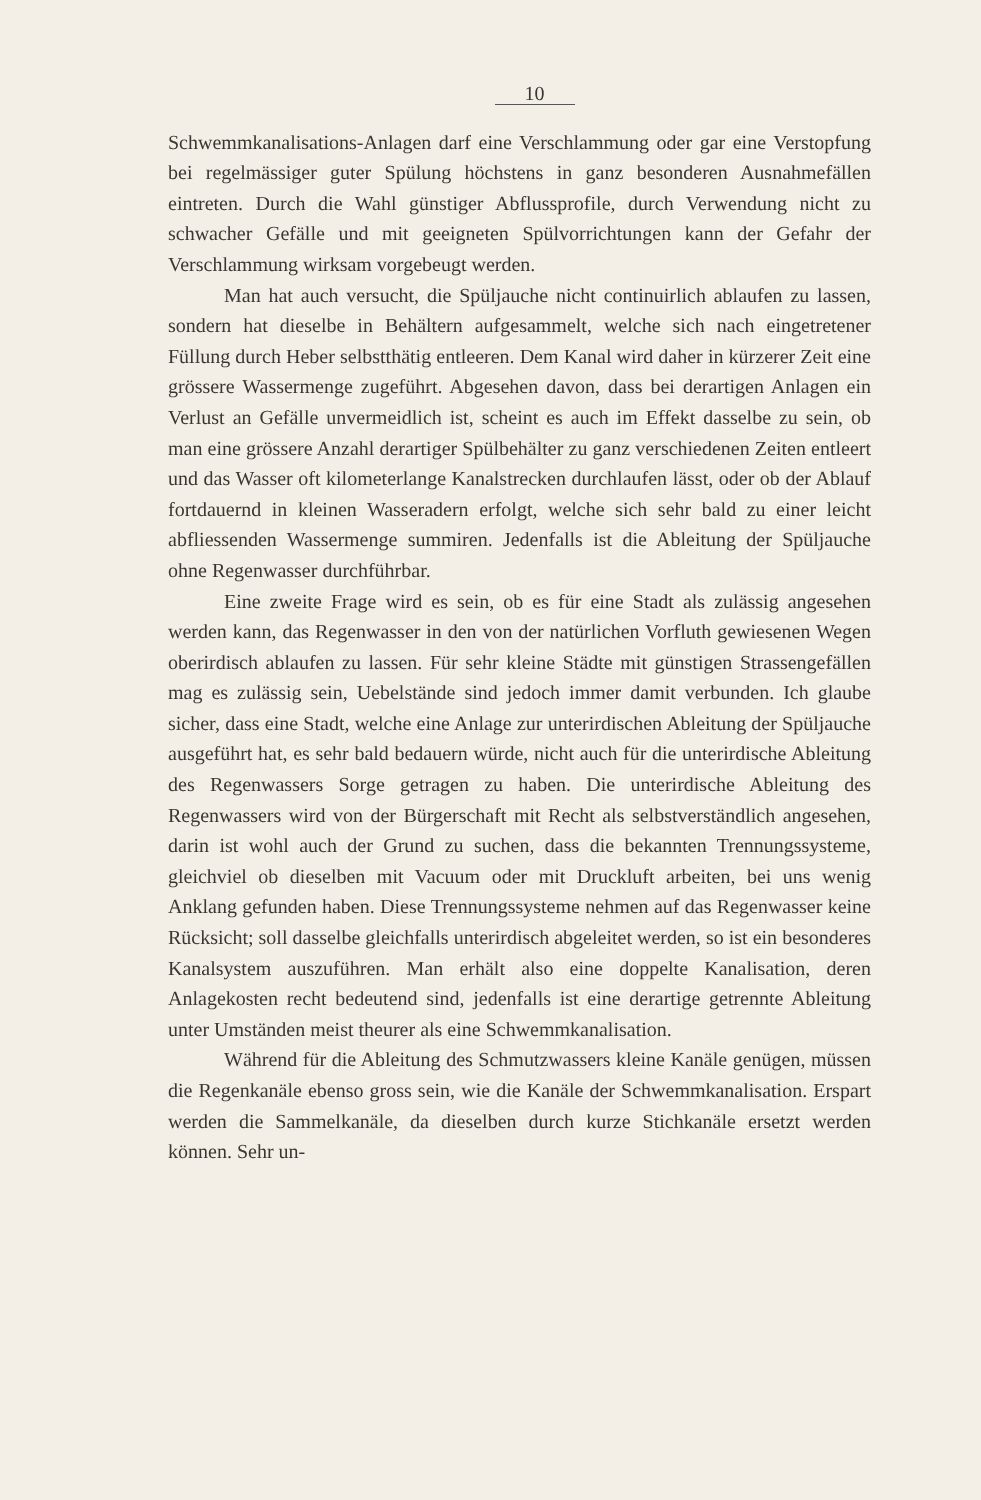10
Schwemmkanalisations-Anlagen darf eine Verschlammung oder gar eine Verstopfung bei regelmässiger guter Spülung höchstens in ganz besonderen Ausnahmefällen eintreten. Durch die Wahl günstiger Abflussprofile, durch Verwendung nicht zu schwacher Gefälle und mit geeigneten Spülvorrichtungen kann der Gefahr der Verschlammung wirksam vorgebeugt werden.
Man hat auch versucht, die Spüljauche nicht continuirlich ablaufen zu lassen, sondern hat dieselbe in Behältern aufgesammelt, welche sich nach eingetretener Füllung durch Heber selbstthätig entleeren. Dem Kanal wird daher in kürzerer Zeit eine grössere Wassermenge zugeführt. Abgesehen davon, dass bei derartigen Anlagen ein Verlust an Gefälle unvermeidlich ist, scheint es auch im Effekt dasselbe zu sein, ob man eine grössere Anzahl derartiger Spülbehälter zu ganz verschiedenen Zeiten entleert und das Wasser oft kilometerlange Kanalstrecken durchlaufen lässt, oder ob der Ablauf fortdauernd in kleinen Wasseradern erfolgt, welche sich sehr bald zu einer leicht abfliessenden Wassermenge summiren. Jedenfalls ist die Ableitung der Spüljauche ohne Regenwasser durchführbar.
Eine zweite Frage wird es sein, ob es für eine Stadt als zulässig angesehen werden kann, das Regenwasser in den von der natürlichen Vorfluth gewiesenen Wegen oberirdisch ablaufen zu lassen. Für sehr kleine Städte mit günstigen Strassengefällen mag es zulässig sein, Uebelstände sind jedoch immer damit verbunden. Ich glaube sicher, dass eine Stadt, welche eine Anlage zur unterirdischen Ableitung der Spüljauche ausgeführt hat, es sehr bald bedauern würde, nicht auch für die unterirdische Ableitung des Regenwassers Sorge getragen zu haben. Die unterirdische Ableitung des Regenwassers wird von der Bürgerschaft mit Recht als selbstverständlich angesehen, darin ist wohl auch der Grund zu suchen, dass die bekannten Trennungssysteme, gleichviel ob dieselben mit Vacuum oder mit Druckluft arbeiten, bei uns wenig Anklang gefunden haben. Diese Trennungssysteme nehmen auf das Regenwasser keine Rücksicht; soll dasselbe gleichfalls unterirdisch abgeleitet werden, so ist ein besonderes Kanalsystem auszuführen. Man erhält also eine doppelte Kanalisation, deren Anlagekosten recht bedeutend sind, jedenfalls ist eine derartige getrennte Ableitung unter Umständen meist theurer als eine Schwemmkanalisation.
Während für die Ableitung des Schmutzwassers kleine Kanäle genügen, müssen die Regenkanäle ebenso gross sein, wie die Kanäle der Schwemmkanalisation. Erspart werden die Sammelkanäle, da dieselben durch kurze Stichkanäle ersetzt werden können. Sehr un-